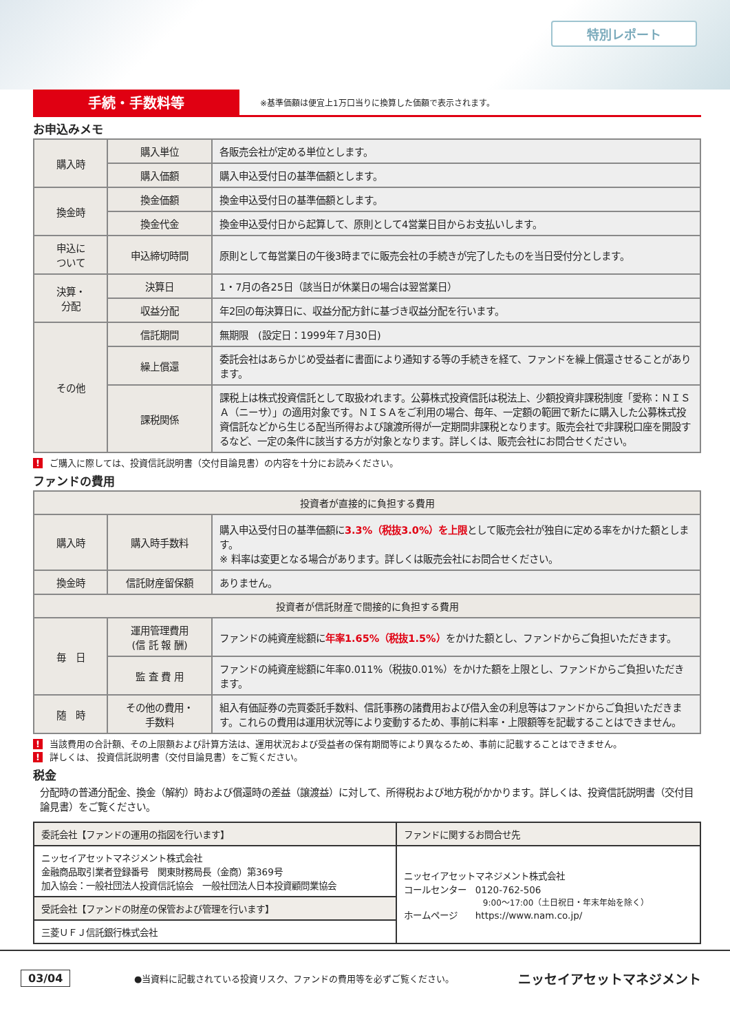特別レポート
手続・手数料等
※基準価額は便宜上1万口当りに換算した価額で表示されます。
お申込みメモ
| 購入時 | 購入単位 | 各販売会社が定める単位とします。 |
| | 購入価額 | 購入申込受付日の基準価額とします。 |
| 換金時 | 換金価額 | 換金申込受付日の基準価額とします。 |
| | 換金代金 | 換金申込受付日から起算して、原則として4営業日目からお支払いします。 |
| 申込に ついて | 申込締切時間 | 原則として毎営業日の午後3時までに販売会社の手続きが完了したものを当日受付分とします。 |
| 決算・ 分配 | 決算日 | 1・7月の各25日（該当日が休業日の場合は翌営業日） |
| | 収益分配 | 年2回の毎決算日に、収益分配方針に基づき収益分配を行います。 |
| その他 | 信託期間 | 無期限 (設定日：1999年７月30日) |
| | 繰上償還 | 委託会社はあらかじめ受益者に書面により通知する等の手続きを経て、ファンドを繰上償還させることがあります。 |
| | 課税関係 | 課税上は株式投資信託として取扱われます。公募株式投資信託は税法上、少額投資非課税制度「愛称：ＮＩＳＡ（ニーサ）」の適用対象です。ＮＩＳＡをご利用の場合、毎年、一定額の範囲で新たに購入した公募株式投資信託などから生じる配当所得および譲渡所得が一定期間非課税となります。販売会社で非課税口座を開設するなど、一定の条件に該当する方が対象となります。詳しくは、販売会社にお問合せください。 |
! ご購入に際しては、投資信託説明書（交付目論見書）の内容を十分にお読みください。
ファンドの費用
| 投資者が直接的に負担する費用 | | |
| --- | --- | --- |
| 購入時 | 購入時手数料 | 購入申込受付日の基準価額に 3.3%（税抜3.0%）を上限 として販売会社が独自に定める率をかけた額とします。 ※ 料率は変更となる場合があります。詳しくは販売会社にお問合せください。 |
| 換金時 | 信託財産留保額 | ありません。 |
| 投資者が信託財産で間接的に負担する費用 | | |
| 毎 日 | 運用管理費用 (信 託 報 酬) | ファンドの純資産総額に 年率1.65%（税抜1.5%） をかけた額とし、ファンドからご負担いただきます。 |
| | 監 査 費 用 | ファンドの純資産総額に年率0.011%（税抜0.01%）をかけた額を上限とし、ファンドからご負担いただきます。 |
| 随 時 | その他の費用・ 手数料 | 組入有価証券の売買委託手数料、信託事務の諸費用および借入金の利息等はファンドからご負担いただきます。これらの費用は運用状況等により変動するため、事前に料率・上限額等を記載することはできません。 |
! 当該費用の合計額、その上限額および計算方法は、運用状況および受益者の保有期間等により異なるため、事前に記載することはできません。
! 詳しくは、 投資信託説明書（交付目論見書）をご覧ください。
税金
分配時の普通分配金、換金（解約）時および償還時の差益（譲渡益）に対して、所得税および地方税がかかります。詳しくは、投資信託説明書（交付目論見書）をご覧ください。
| 委託会社【ファンドの運用の指図を行います】 | ファンドに関するお問合せ先 |
| ニッセイアセットマネジメント株式会社 金融商品取引業者登録番号 関東財務局長（金商）第369号 加入協会：一般社団法人投資信託協会 一般社団法人日本投資顧問業協会 | ニッセイアセットマネジメント株式会社 コールセンター 0120-762-506 9:00〜17:00（土日祝日・年末年始を除く） ホームページ https://www.nam.co.jp/ |
| 受託会社【ファンドの財産の保管および管理を行います】 | |
| 三菱ＵＦＪ信託銀行株式会社 | |
03/04 ●当資料に記載されている投資リスク、ファンドの費用等を必ずご覧ください。 ニッセイアセットマネジメント